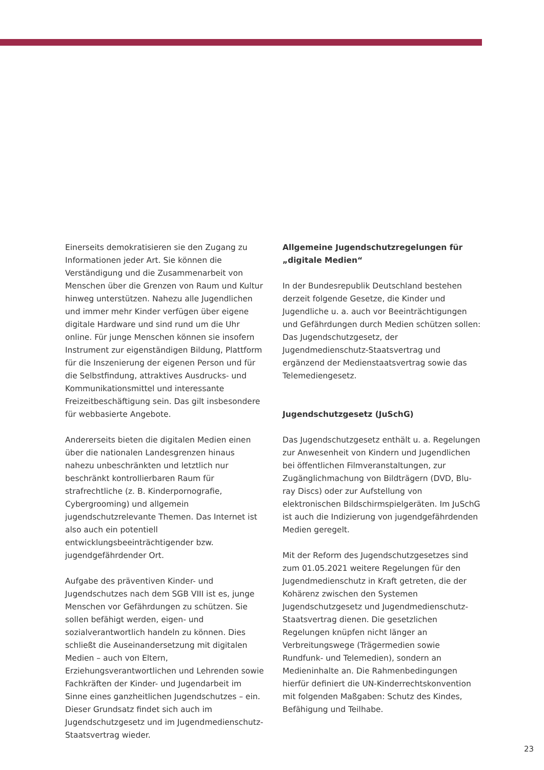Einerseits demokratisieren sie den Zugang zu Informationen jeder Art. Sie können die Verständigung und die Zusammenarbeit von Menschen über die Grenzen von Raum und Kultur hinweg unterstützen. Nahezu alle Jugendlichen und immer mehr Kinder verfügen über eigene digitale Hardware und sind rund um die Uhr online. Für junge Menschen können sie insofern Instrument zur eigenständigen Bildung, Plattform für die Inszenierung der eigenen Person und für die Selbstfindung, attraktives Ausdrucks- und Kommunikationsmittel und interessante Freizeitbeschäftigung sein. Das gilt insbesondere für webbasierte Angebote.
Andererseits bieten die digitalen Medien einen über die nationalen Landesgrenzen hinaus nahezu unbeschränkten und letztlich nur beschränkt kontrollierbaren Raum für strafrechtliche (z. B. Kinderpornografie, Cybergrooming) und allgemein jugendschutzrelevante Themen. Das Internet ist also auch ein potentiell entwicklungsbeeinträchtigender bzw. jugendgefährdender Ort.
Aufgabe des präventiven Kinder- und Jugendschutzes nach dem SGB VIII ist es, junge Menschen vor Gefährdungen zu schützen. Sie sollen befähigt werden, eigen- und sozialverantwortlich handeln zu können. Dies schließt die Auseinandersetzung mit digitalen Medien – auch von Eltern, Erziehungsverantwortlichen und Lehrenden sowie Fachkräften der Kinder- und Jugendarbeit im Sinne eines ganzheitlichen Jugendschutzes – ein. Dieser Grundsatz findet sich auch im Jugendschutzgesetz und im Jugendmedienschutz-Staatsvertrag wieder.
Allgemeine Jugendschutzregelungen für „digitale Medien“
In der Bundesrepublik Deutschland bestehen derzeit folgende Gesetze, die Kinder und Jugendliche u. a. auch vor Beeinträchtigungen und Gefährdungen durch Medien schützen sollen: Das Jugendschutzgesetz, der Jugendmedienschutz-Staatsvertrag und ergänzend der Medienstaatsvertrag sowie das Telemediengesetz.
Jugendschutzgesetz (JuSchG)
Das Jugendschutzgesetz enthält u. a. Regelungen zur Anwesenheit von Kindern und Jugendlichen bei öffentlichen Filmveranstaltungen, zur Zugänglichmachung von Bildträgern (DVD, Blu-ray Discs) oder zur Aufstellung von elektronischen Bildschirmspielgeräten. Im JuSchG ist auch die Indizierung von jugendgefährdenden Medien geregelt.
Mit der Reform des Jugendschutzgesetzes sind zum 01.05.2021 weitere Regelungen für den Jugendmedienschutz in Kraft getreten, die der Kohärenz zwischen den Systemen Jugendschutzgesetz und Jugendmedienschutz-Staatsvertrag dienen. Die gesetzlichen Regelungen knüpfen nicht länger an Verbreitungswege (Trägermedien sowie Rundfunk- und Telemedien), sondern an Medieninhalte an. Die Rahmenbedingungen hierfür definiert die UN-Kinderrechtskonvention mit folgenden Maßgaben: Schutz des Kindes, Befähigung und Teilhabe.
23